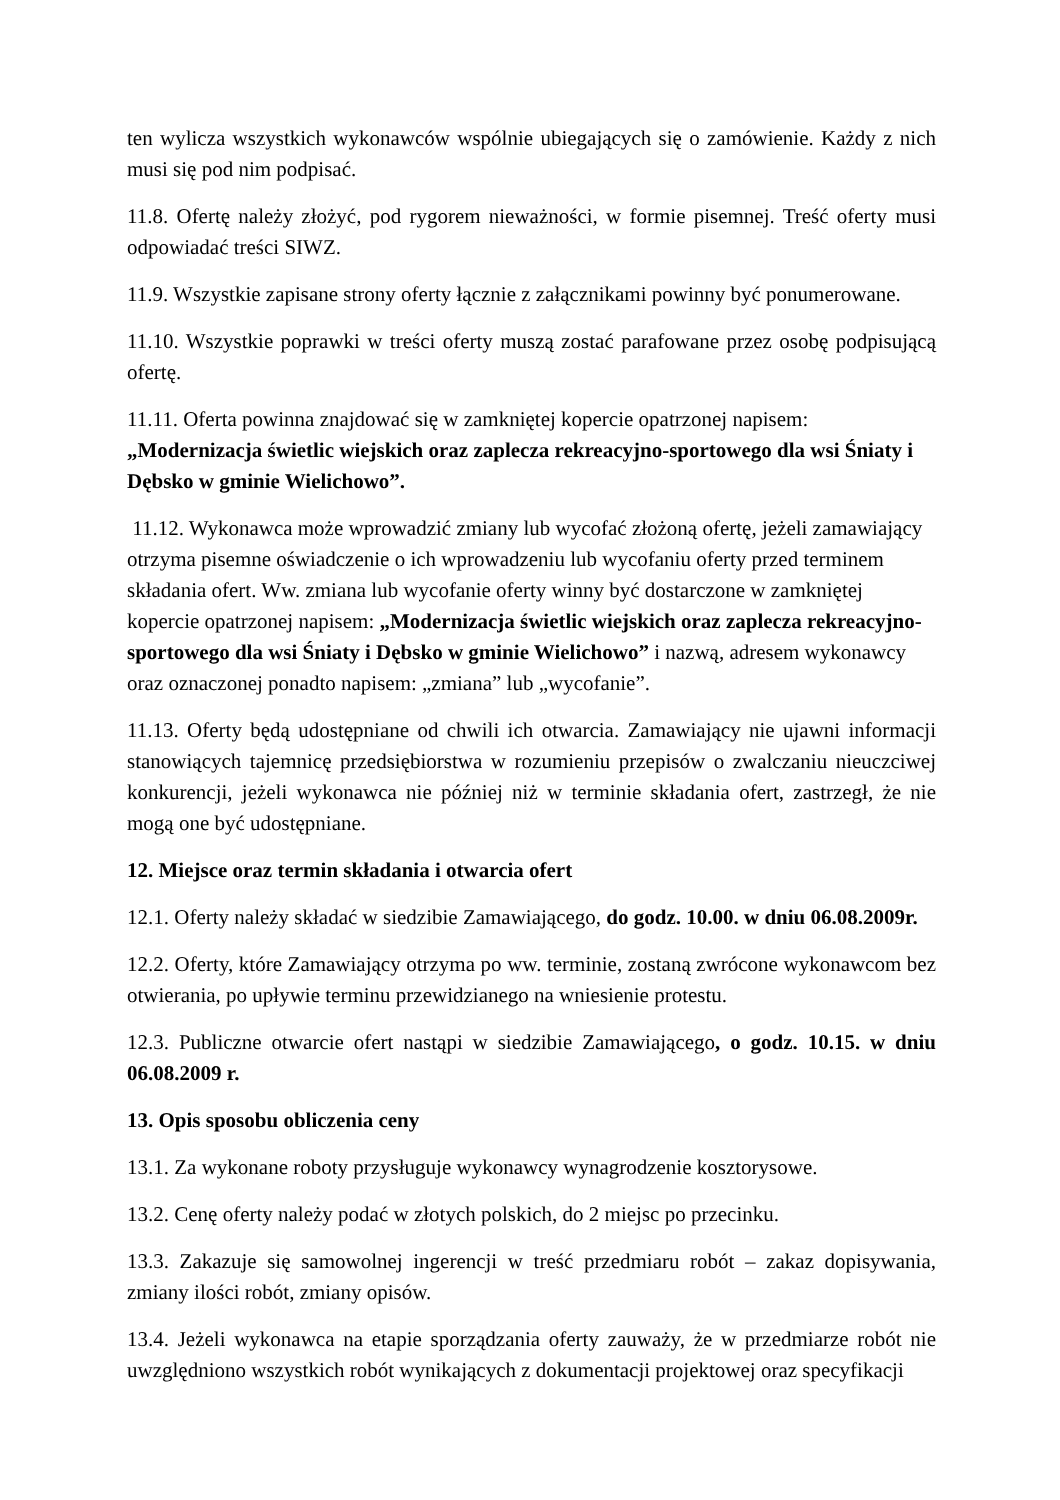ten wylicza wszystkich wykonawców wspólnie ubiegających się o zamówienie. Każdy z nich musi się pod nim podpisać.
11.8. Ofertę należy złożyć, pod rygorem nieważności, w formie pisemnej. Treść oferty musi odpowiadać treści SIWZ.
11.9. Wszystkie zapisane strony oferty łącznie z załącznikami powinny być ponumerowane.
11.10. Wszystkie poprawki w treści oferty muszą zostać parafowane przez osobę podpisującą ofertę.
11.11. Oferta powinna znajdować się w zamkniętej kopercie opatrzonej napisem:
„Modernizacja świetlic wiejskich oraz zaplecza rekreacyjno-sportowego dla wsi Śniaty i Dębsko w gminie Wielichowo”.
11.12. Wykonawca może wprowadzić zmiany lub wycofać złożoną ofertę, jeżeli zamawiający otrzyma pisemne oświadczenie o ich wprowadzeniu lub wycofaniu oferty przed terminem składania ofert. Ww. zmiana lub wycofanie oferty winny być dostarczone w zamkniętej kopercie opatrzonej napisem: „Modernizacja świetlic wiejskich oraz zaplecza rekreacyjno-sportowego dla wsi Śniaty i Dębsko w gminie Wielichowo” i nazwą, adresem wykonawcy oraz oznaczonej ponadto napisem: „zmiana” lub „wycofanie”.
11.13. Oferty będą udostępniane od chwili ich otwarcia. Zamawiający nie ujawni informacji stanowiących tajemnicę przedsiębiorstwa w rozumieniu przepisów o zwalczaniu nieuczciwej konkurencji, jeżeli wykonawca nie później niż w terminie składania ofert, zastrzegł, że nie mogą one być udostępniane.
12. Miejsce oraz termin składania i otwarcia ofert
12.1. Oferty należy składać w siedzibie Zamawiającego, do godz. 10.00. w dniu 06.08.2009r.
12.2. Oferty, które Zamawiający otrzyma po ww. terminie, zostaną zwrócone wykonawcom bez otwierania, po upływie terminu przewidzianego na wniesienie protestu.
12.3. Publiczne otwarcie ofert nastąpi w siedzibie Zamawiającego, o godz. 10.15. w dniu 06.08.2009 r.
13. Opis sposobu obliczenia ceny
13.1. Za wykonane roboty przysługuje wykonawcy wynagrodzenie kosztorysowe.
13.2. Cenę oferty należy podać w złotych polskich, do 2 miejsc po przecinku.
13.3. Zakazuje się samowolnej ingerencji w treść przedmiaru robót – zakaz dopisywania, zmiany ilości robót, zmiany opisów.
13.4. Jeżeli wykonawca na etapie sporządzania oferty zauważy, że w przedmiarze robót nie uwzględniono wszystkich robót wynikających z dokumentacji projektowej oraz specyfikacji